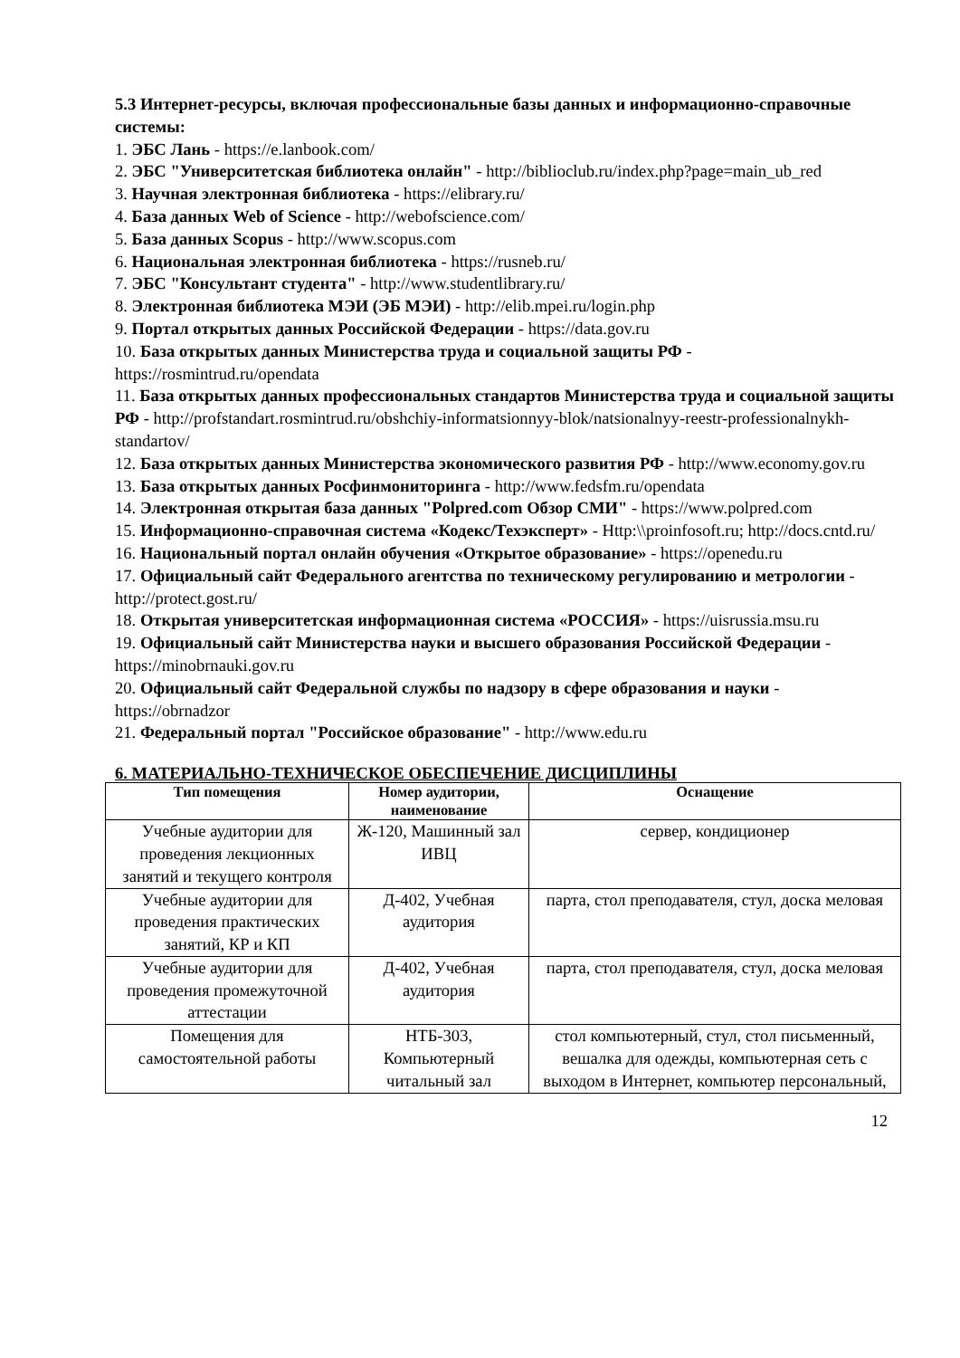5.3 Интернет-ресурсы, включая профессиональные базы данных и информационно-справочные системы:
1. ЭБС Лань - https://e.lanbook.com/
2. ЭБС "Университетская библиотека онлайн" - http://biblioclub.ru/index.php?page=main_ub_red
3. Научная электронная библиотека - https://elibrary.ru/
4. База данных Web of Science - http://webofscience.com/
5. База данных Scopus - http://www.scopus.com
6. Национальная электронная библиотека - https://rusneb.ru/
7. ЭБС "Консультант студента" - http://www.studentlibrary.ru/
8. Электронная библиотека МЭИ (ЭБ МЭИ) - http://elib.mpei.ru/login.php
9. Портал открытых данных Российской Федерации - https://data.gov.ru
10. База открытых данных Министерства труда и социальной защиты РФ - https://rosmintrud.ru/opendata
11. База открытых данных профессиональных стандартов Министерства труда и социальной защиты РФ - http://profstandart.rosmintrud.ru/obshchiy-informatsionnyy-blok/natsionalnyy-reestr-professionalnykh-standartov/
12. База открытых данных Министерства экономического развития РФ - http://www.economy.gov.ru
13. База открытых данных Росфинмониторинга - http://www.fedsfm.ru/opendata
14. Электронная открытая база данных "Polpred.com Обзор СМИ" - https://www.polpred.com
15. Информационно-справочная система «Кодекс/Техэксперт» - Http:\\proinfosoft.ru; http://docs.cntd.ru/
16. Национальный портал онлайн обучения «Открытое образование» - https://openedu.ru
17. Официальный сайт Федерального агентства по техническому регулированию и метрологии - http://protect.gost.ru/
18. Открытая университетская информационная система «РОССИЯ» - https://uisrussia.msu.ru
19. Официальный сайт Министерства науки и высшего образования Российской Федерации - https://minobrnauki.gov.ru
20. Официальный сайт Федеральной службы по надзору в сфере образования и науки - https://obrnadzor
21. Федеральный портал "Российское образование" - http://www.edu.ru
6. МАТЕРИАЛЬНО-ТЕХНИЧЕСКОЕ ОБЕСПЕЧЕНИЕ ДИСЦИПЛИНЫ
| Тип помещения | Номер аудитории, наименование | Оснащение |
| --- | --- | --- |
| Учебные аудитории для проведения лекционных занятий и текущего контроля | Ж-120, Машинный зал ИВЦ | сервер, кондиционер |
| Учебные аудитории для проведения практических занятий, КР и КП | Д-402, Учебная аудитория | парта, стол преподавателя, стул, доска меловая |
| Учебные аудитории для проведения промежуточной аттестации | Д-402, Учебная аудитория | парта, стол преподавателя, стул, доска меловая |
| Помещения для самостоятельной работы | НТБ-303, Компьютерный читальный зал | стол компьютерный, стул, стол письменный, вешалка для одежды, компьютерная сеть с выходом в Интернет, компьютер персональный, |
12